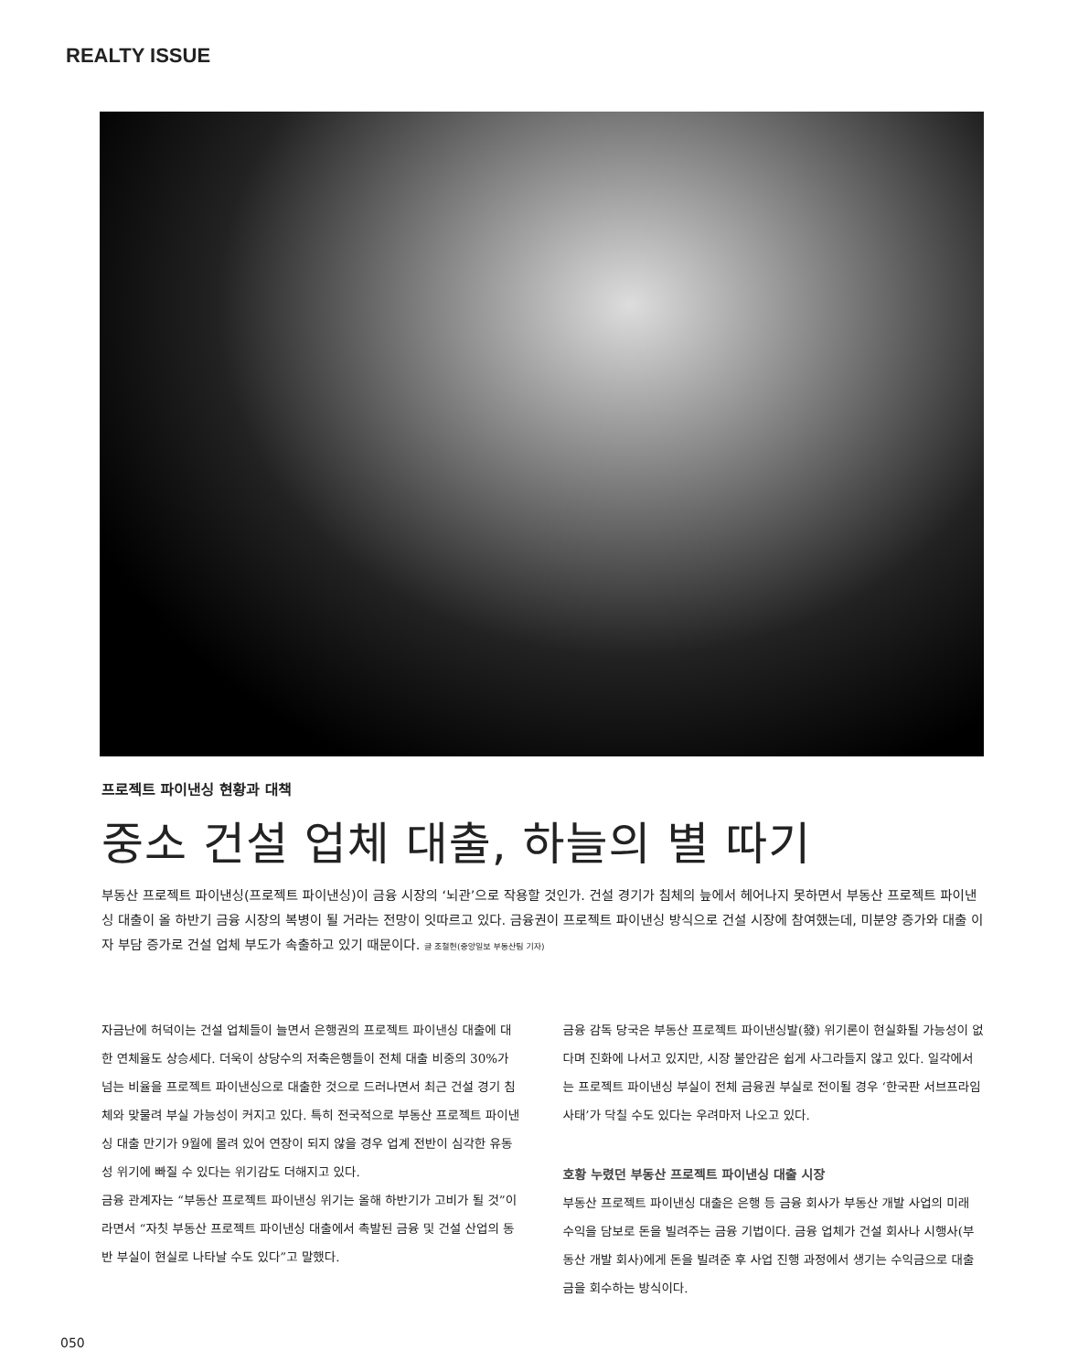REALTY ISSUE
프로젝트 파이낸싱 현황과 대책
중소 건설 업체 대출, 하늘의 별 따기
부동산 프로젝트 파이낸싱(프로젝트 파이낸싱)이 금융 시장의 ‘뇌관’으로 작용할 것인가. 건설 경기가 침체의 늪에서 헤어나지 못하면서 부동산 프로젝트 파이낸싱 대출이 올 하반기 금융 시장의 복병이 될 거라는 전망이 잇따르고 있다. 금융권이 프로젝트 파이낸싱 방식으로 건설 시장에 참여했는데, 미분양 증가와 대출 이자 부담 증가로 건설 업체 부도가 속출하고 있기 때문이다. 글 조철현(중앙일보 부동산팀 기자)
자금난에 허덕이는 건설 업체들이 늘면서 은행권의 프로젝트 파이낸싱 대출에 대한 연체율도 상승세다. 더욱이 상당수의 저축은행들이 전체 대출 비중의 30%가 넘는 비율을 프로젝트 파이낸싱으로 대출한 것으로 드러나면서 최근 건설 경기 침체와 맞물려 부실 가능성이 커지고 있다. 특히 전국적으로 부동산 프로젝트 파이낸싱 대출 만기가 9월에 몰려 있어 연장이 되지 않을 경우 업계 전반이 심각한 유동성 위기에 빠질 수 있다는 위기감도 더해지고 있다.
금융 관계자는 “부동산 프로젝트 파이낸싱 위기는 올해 하반기가 고비가 될 것”이라면서 “자칫 부동산 프로젝트 파이낸싱 대출에서 촉발된 금융 및 건설 산업의 동반 부실이 현실로 나타날 수도 있다”고 말했다.
금융 감독 당국은 부동산 프로젝트 파이낸싱발(發) 위기론이 현실화될 가능성이 없다며 진화에 나서고 있지만, 시장 불안감은 쉽게 사그라들지 않고 있다. 일각에서는 프로젝트 파이낸싱 부실이 전체 금융권 부실로 전이될 경우 ‘한국판 서브프라임 사태’가 닥칠 수도 있다는 우려마저 나오고 있다.
호황 누렸던 부동산 프로젝트 파이낸싱 대출 시장
부동산 프로젝트 파이낸싱 대출은 은행 등 금융 회사가 부동산 개발 사업의 미래 수익을 담보로 돈을 빌려주는 금융 기법이다. 금융 업체가 건설 회사나 시행사(부동산 개발 회사)에게 돈을 빌려준 후 사업 진행 과정에서 생기는 수익금으로 대출금을 회수하는 방식이다.
050